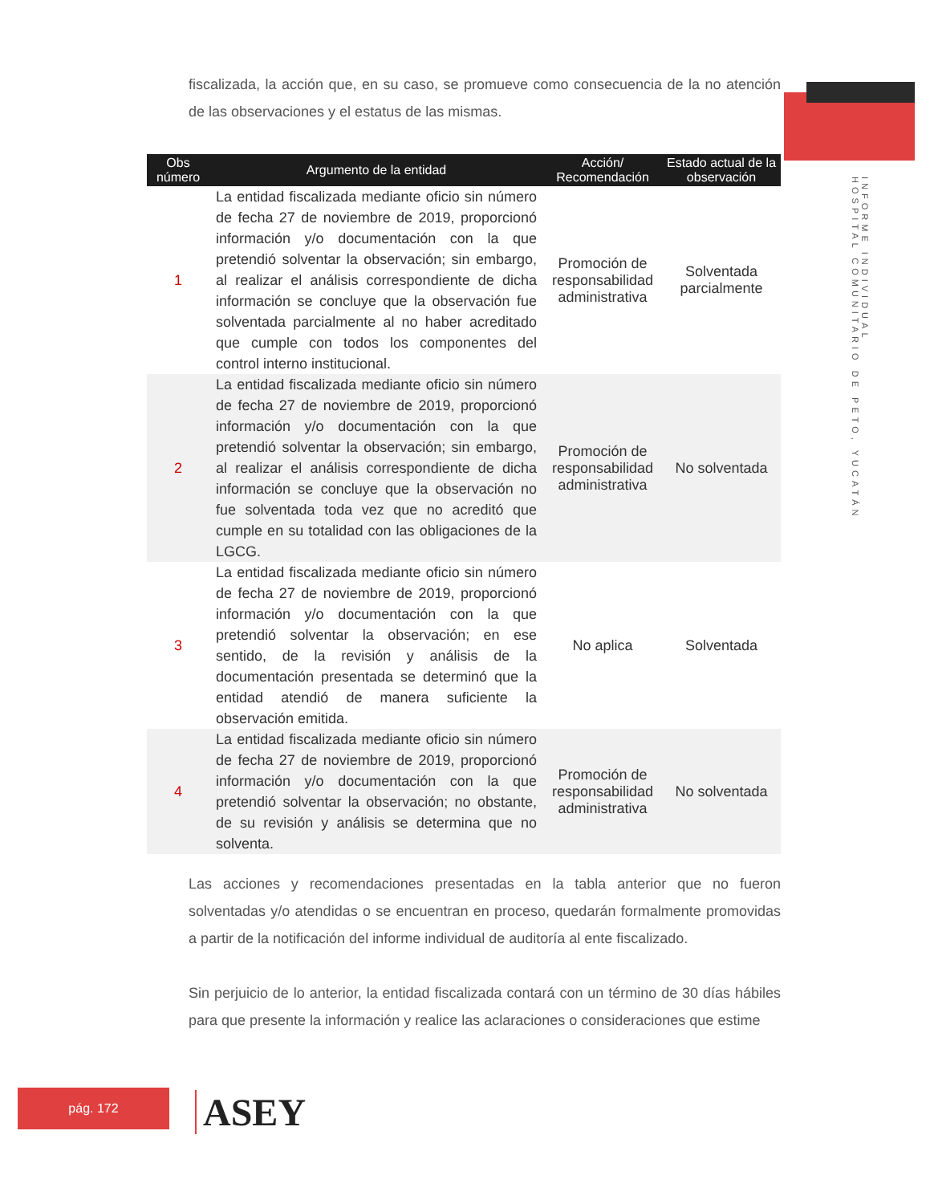INFORME INDIVIDUAL
HOSPITAL COMUNITARIO DE PETO, YUCATÁN
fiscalizada, la acción que, en su caso, se promueve como consecuencia de la no atención de las observaciones y el estatus de las mismas.
| Obs número | Argumento de la entidad | Acción/ Recomendación | Estado actual de la observación |
| --- | --- | --- | --- |
| 1 | La entidad fiscalizada mediante oficio sin número de fecha 27 de noviembre de 2019, proporcionó información y/o documentación con la que pretendió solventar la observación; sin embargo, al realizar el análisis correspondiente de dicha información se concluye que la observación fue solventada parcialmente al no haber acreditado que cumple con todos los componentes del control interno institucional. | Promoción de responsabilidad administrativa | Solventada parcialmente |
| 2 | La entidad fiscalizada mediante oficio sin número de fecha 27 de noviembre de 2019, proporcionó información y/o documentación con la que pretendió solventar la observación; sin embargo, al realizar el análisis correspondiente de dicha información se concluye que la observación no fue solventada toda vez que no acreditó que cumple en su totalidad con las obligaciones de la LGCG. | Promoción de responsabilidad administrativa | No solventada |
| 3 | La entidad fiscalizada mediante oficio sin número de fecha 27 de noviembre de 2019, proporcionó información y/o documentación con la que pretendió solventar la observación; en ese sentido, de la revisión y análisis de la documentación presentada se determinó que la entidad atendió de manera suficiente la observación emitida. | No aplica | Solventada |
| 4 | La entidad fiscalizada mediante oficio sin número de fecha 27 de noviembre de 2019, proporcionó información y/o documentación con la que pretendió solventar la observación; no obstante, de su revisión y análisis se determina que no solventa. | Promoción de responsabilidad administrativa | No solventada |
Las acciones y recomendaciones presentadas en la tabla anterior que no fueron solventadas y/o atendidas o se encuentran en proceso, quedarán formalmente promovidas a partir de la notificación del informe individual de auditoría al ente fiscalizado.
Sin perjuicio de lo anterior, la entidad fiscalizada contará con un término de 30 días hábiles para que presente la información y realice las aclaraciones o consideraciones que estime
pág. 172 ASEY